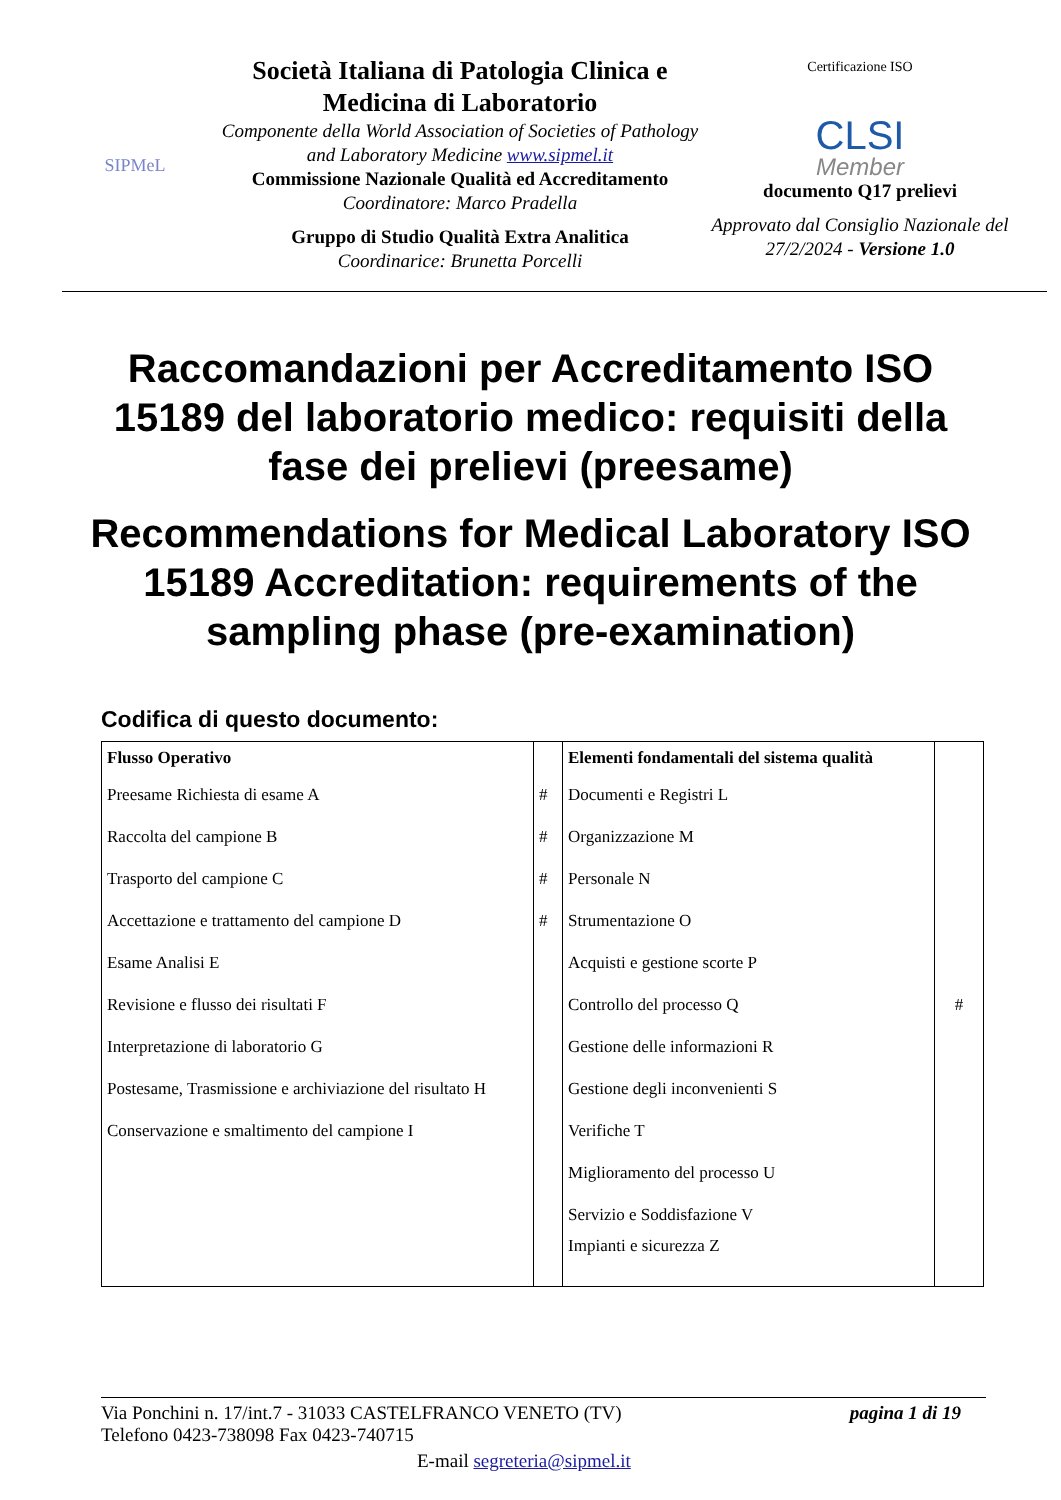SIPMeL
Società Italiana di Patologia Clinica e Medicina di Laboratorio
Componente della World Association of Societies of Pathology and Laboratory Medicine www.sipmel.it
Commissione Nazionale Qualità ed Accreditamento
Coordinatore: Marco Pradella
Gruppo di Studio Qualità Extra Analitica
Coordinarice: Brunetta Porcelli
Certificazione ISO
CLSI
Member
documento Q17 prelievi
Approvato dal Consiglio Nazionale del 27/2/2024 - Versione 1.0
Raccomandazioni per Accreditamento ISO 15189 del laboratorio medico: requisiti della fase dei prelievi (preesame)
Recommendations for Medical Laboratory ISO 15189 Accreditation: requirements of the sampling phase (pre-examination)
Codifica di questo documento:
| Flusso Operativo | | Elementi fondamentali del sistema qualità | |
| Preesame Richiesta di esame A | # | Documenti e Registri L | |
| Raccolta del campione B | # | Organizzazione M | |
| Trasporto del campione C | # | Personale N | |
| Accettazione e trattamento del campione D | # | Strumentazione O | |
| Esame Analisi E | | Acquisti e gestione scorte P | |
| Revisione e flusso dei risultati F | | Controllo del processo Q | # |
| Interpretazione di laboratorio G | | Gestione delle informazioni R | |
| Postesame, Trasmissione e archiviazione del risultato H | | Gestione degli inconvenienti S | |
| Conservazione e smaltimento del campione I | | Verifiche T | |
| | | Miglioramento del processo U | |
| | | Servizio e Soddisfazione V | |
| | | Impianti e sicurezza Z | |
Via Ponchini n. 17/int.7 - 31033 CASTELFRANCO VENETO (TV) pagina 1 di 19
Telefono 0423-738098 Fax 0423-740715
E-mail segreteria@sipmel.it